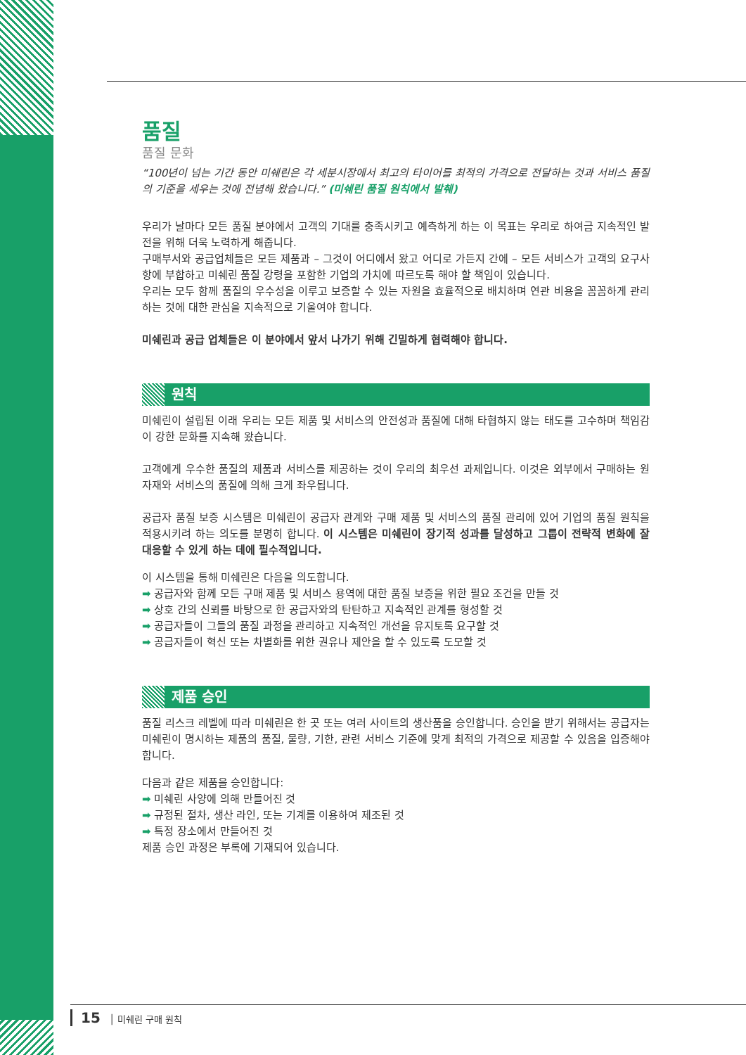품질
품질 문화
“100년이 넘는 기간 동안 미쉐린은 각 세분시장에서 최고의 타이어를 최적의 가격으로 전달하는 것과 서비스 품질의 기준을 세우는 것에 전념해 왔습니다.” (미쉐린 품질 원칙에서 발췌)
우리가 날마다 모든 품질 분야에서 고객의 기대를 충족시키고 예측하게 하는 이 목표는 우리로 하여금 지속적인 발전을 위해 더욱 노력하게 해줍니다.
구매부서와 공급업체들은 모든 제품과 – 그것이 어디에서 왔고 어디로 가든지 간에 – 모든 서비스가 고객의 요구사항에 부합하고 미쉐린 품질 강령을 포함한 기업의 가치에 따르도록 해야 할 책임이 있습니다.
우리는 모두 함께 품질의 우수성을 이루고 보증할 수 있는 자원을 효율적으로 배치하며 연관 비용을 꼼꼼하게 관리하는 것에 대한 관심을 지속적으로 기울여야 합니다.
미쉐린과 공급 업체들은 이 분야에서 앞서 나가기 위해 긴밀하게 협력해야 합니다.
원칙
미쉐린이 설립된 이래 우리는 모든 제품 및 서비스의 안전성과 품질에 대해 타협하지 않는 태도를 고수하며 책임감이 강한 문화를 지속해 왔습니다.
고객에게 우수한 품질의 제품과 서비스를 제공하는 것이 우리의 최우선 과제입니다. 이것은 외부에서 구매하는 원자재와 서비스의 품질에 의해 크게 좌우됩니다.
공급자 품질 보증 시스템은 미쉐린이 공급자 관계와 구매 제품 및 서비스의 품질 관리에 있어 기업의 품질 원칙을 적용시키려 하는 의도를 분명히 합니다. 이 시스템은 미쉐린이 장기적 성과를 달성하고 그룹이 전략적 변화에 잘 대응할 수 있게 하는 데에 필수적입니다.
이 시스템을 통해 미쉐린은 다음을 의도합니다.
➡ 공급자와 함께 모든 구매 제품 및 서비스 용역에 대한 품질 보증을 위한 필요 조건을 만들 것
➡ 상호 간의 신뢰를 바탕으로 한 공급자와의 탄탄하고 지속적인 관계를 형성할 것
➡ 공급자들이 그들의 품질 과정을 관리하고 지속적인 개선을 유지토록 요구할 것
➡ 공급자들이 혁신 또는 차별화를 위한 권유나 제안을 할 수 있도록 도모할 것
제품 승인
품질 리스크 레벨에 따라 미쉐린은 한 곳 또는 여러 사이트의 생산품을 승인합니다. 승인을 받기 위해서는 공급자는 미쉐린이 명시하는 제품의 품질, 물량, 기한, 관련 서비스 기준에 맞게 최적의 가격으로 제공할 수 있음을 입증해야 합니다.
다음과 같은 제품을 승인합니다:
➡ 미쉐린 사양에 의해 만들어진 것
➡ 규정된 절차, 생산 라인, 또는 기계를 이용하여 제조된 것
➡ 특정 장소에서 만들어진 것
제품 승인 과정은 부록에 기재되어 있습니다.
15 │ 미쉐린 구매 원칙